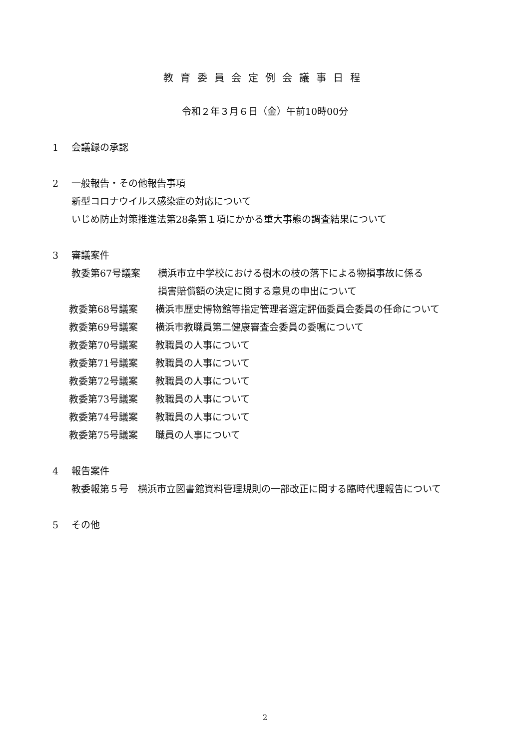教育委員会定例会議事日程
令和２年３月６日（金）午前10時00分
1 会議録の承認
2 一般報告・その他報告事項
新型コロナウイルス感染症の対応について
いじめ防止対策推進法第28条第１項にかかる重大事態の調査結果について
3 審議案件
教委第67号議案 横浜市立中学校における樹木の枝の落下による物損事故に係る
損害賠償額の決定に関する意見の申出について
教委第68号議案 横浜市歴史博物館等指定管理者選定評価委員会委員の任命について
教委第69号議案 横浜市教職員第二健康審査会委員の委嘱について
教委第70号議案 教職員の人事について
教委第71号議案 教職員の人事について
教委第72号議案 教職員の人事について
教委第73号議案 教職員の人事について
教委第74号議案 教職員の人事について
教委第75号議案 職員の人事について
4 報告案件
教委報第５号　横浜市立図書館資料管理規則の一部改正に関する臨時代理報告について
5 その他
2